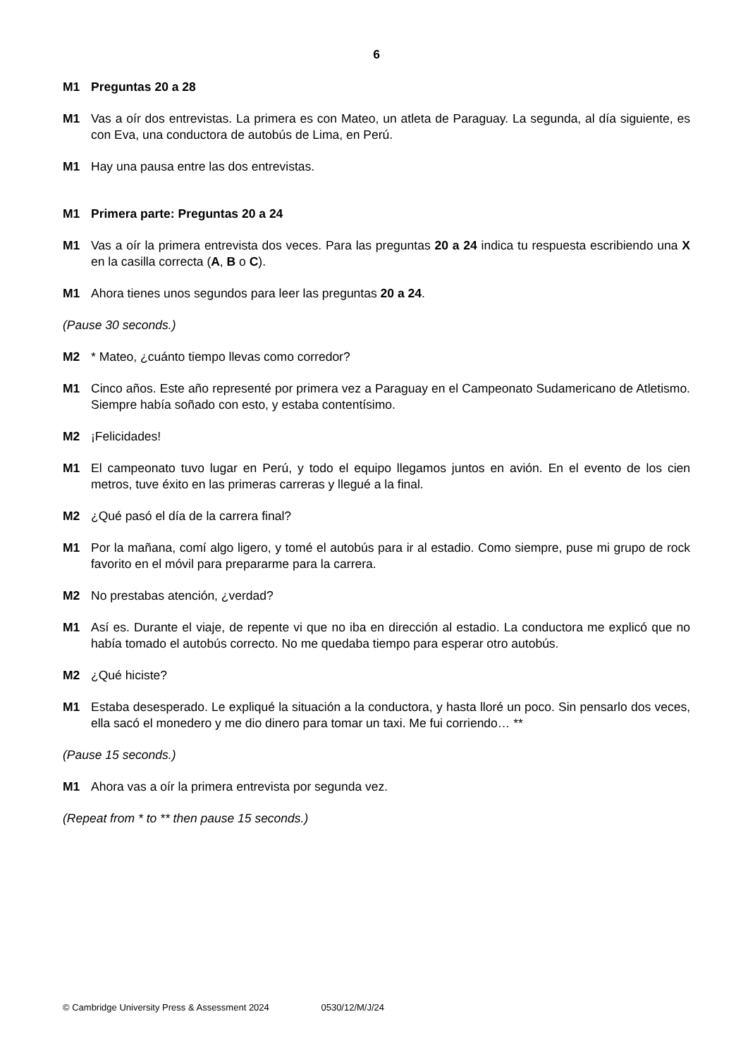6
M1 Preguntas 20 a 28
M1 Vas a oír dos entrevistas. La primera es con Mateo, un atleta de Paraguay. La segunda, al día siguiente, es con Eva, una conductora de autobús de Lima, en Perú.
M1 Hay una pausa entre las dos entrevistas.
M1 Primera parte: Preguntas 20 a 24
M1 Vas a oír la primera entrevista dos veces. Para las preguntas 20 a 24 indica tu respuesta escribiendo una X en la casilla correcta (A, B o C).
M1 Ahora tienes unos segundos para leer las preguntas 20 a 24.
(Pause 30 seconds.)
M2 * Mateo, ¿cuánto tiempo llevas como corredor?
M1 Cinco años. Este año representé por primera vez a Paraguay en el Campeonato Sudamericano de Atletismo. Siempre había soñado con esto, y estaba contentísimo.
M2 ¡Felicidades!
M1 El campeonato tuvo lugar en Perú, y todo el equipo llegamos juntos en avión. En el evento de los cien metros, tuve éxito en las primeras carreras y llegué a la final.
M2 ¿Qué pasó el día de la carrera final?
M1 Por la mañana, comí algo ligero, y tomé el autobús para ir al estadio. Como siempre, puse mi grupo de rock favorito en el móvil para prepararme para la carrera.
M2 No prestabas atención, ¿verdad?
M1 Así es. Durante el viaje, de repente vi que no iba en dirección al estadio. La conductora me explicó que no había tomado el autobús correcto. No me quedaba tiempo para esperar otro autobús.
M2 ¿Qué hiciste?
M1 Estaba desesperado. Le expliqué la situación a la conductora, y hasta lloré un poco. Sin pensarlo dos veces, ella sacó el monedero y me dio dinero para tomar un taxi. Me fui corriendo… **
(Pause 15 seconds.)
M1 Ahora vas a oír la primera entrevista por segunda vez.
(Repeat from * to ** then pause 15 seconds.)
© Cambridge University Press & Assessment 2024 0530/12/M/J/24